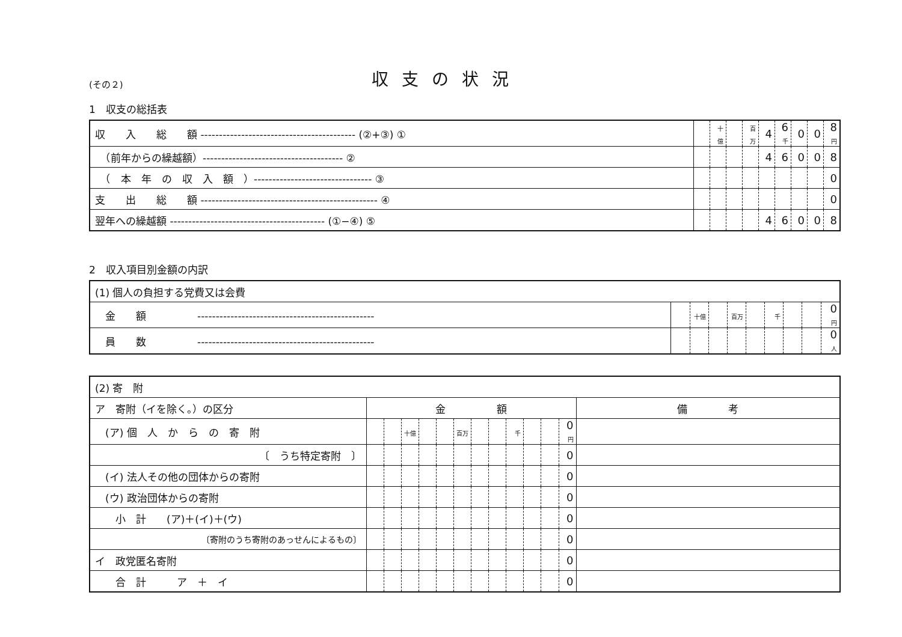(その２)
収支の状況
1　収支の総括表
| 収 入 総 額 ------------------------------------------ (②+③) ① | | 十億 | | 百万 | 4 | 6 千 | 0 | 0 | 8 円 |
| （前年からの繰越額）-------------------------------------- ② | | | | | 4 | 6 | 0 | 0 | 8 |
| （ 本 年 の 収 入 額 ）-------------------------------- ③ | | | | | | | | | 0 |
| 支 出 総 額 ------------------------------------------------ ④ | | | | | | | | | 0 |
| 翌年への繰越額 ------------------------------------------ (①−④) ⑤ | | | | | 4 | 6 | 0 | 0 | 8 |
2　収入項目別金額の内訳
| (1) 個人の負担する党費又は会費 | | | | | | | | | |
| 金 額 ------------------------------------------------ | | 十億 | | 百万 | | 千 | | | 0 円 |
| 員 数 ------------------------------------------------ | | | | | | | | | 0 人 |
| (2) 寄 附 | | | | | | | | | | | | | |
| ア 寄附（イを除く。）の区分 | 金 額 | | | | | | | | | | | | 備 考 |
| (ア) 個 人 か ら の 寄 附 | | | 十億 | | | 百万 | | | 千 | | | 0 円 | |
| 〔 うち特定寄附 〕 | | | | | | | | | | | | 0 | |
| (イ) 法人その他の団体からの寄附 | | | | | | | | | | | | 0 | |
| (ウ) 政治団体からの寄附 | | | | | | | | | | | | 0 | |
| 小 計 (ア)＋(イ)＋(ウ) | | | | | | | | | | | | 0 | |
| 〔寄附のうち寄附のあっせんによるもの〕 | | | | | | | | | | | | 0 | |
| イ 政党匿名寄附 | | | | | | | | | | | | 0 | |
| 合 計 ア ＋ イ | | | | | | | | | | | | 0 | |